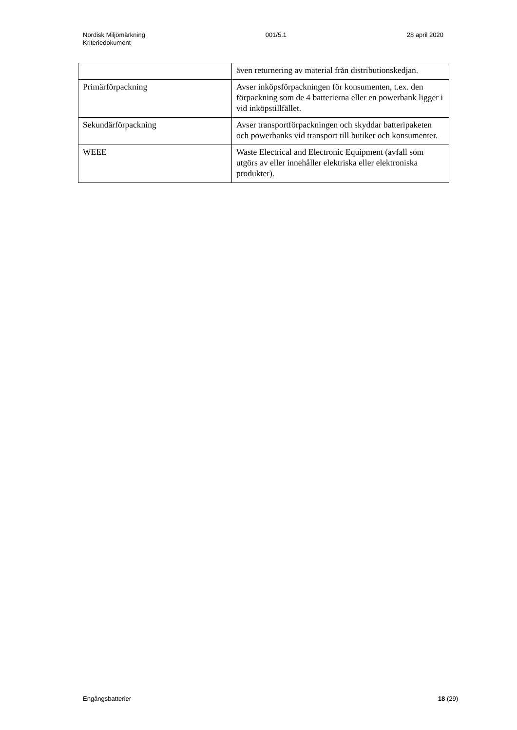Nordisk Miljömärkning
Kriteriedokument
001/5.1 28 april 2020
| | även returnering av material från distributionskedjan. |
| Primärförpackning | Avser inköpsförpackningen för konsumenten, t.ex. den förpackning som de 4 batterierna eller en powerbank ligger i vid inköpstillfället. |
| Sekundärförpackning | Avser transportförpackningen och skyddar batteripaketen och powerbanks vid transport till butiker och konsumenter. |
| WEEE | Waste Electrical and Electronic Equipment (avfall som utgörs av eller innehåller elektriska eller elektroniska produkter). |
Engångsbatterier 18 (29)